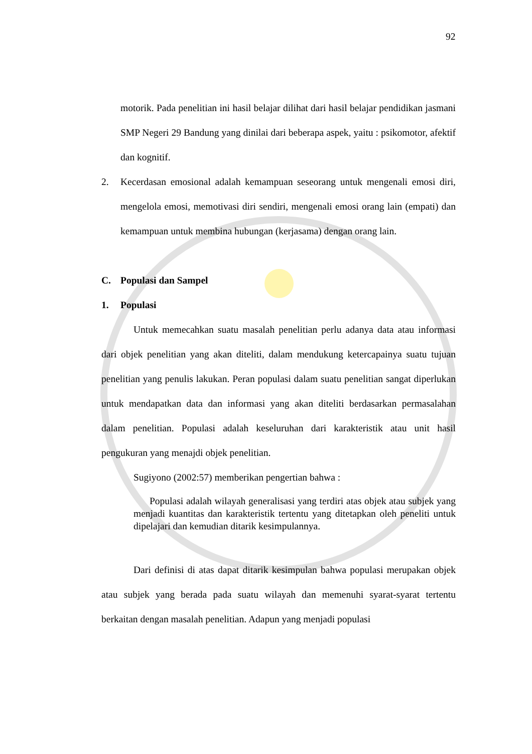92
motorik. Pada penelitian ini hasil belajar dilihat dari hasil belajar pendidikan jasmani SMP Negeri 29 Bandung yang dinilai dari beberapa aspek, yaitu : psikomotor, afektif dan kognitif.
2. Kecerdasan emosional adalah kemampuan seseorang untuk mengenali emosi diri, mengelola emosi, memotivasi diri sendiri, mengenali emosi orang lain (empati) dan kemampuan untuk membina hubungan (kerjasama) dengan orang lain.
C. Populasi dan Sampel
1. Populasi
Untuk memecahkan suatu masalah penelitian perlu adanya data atau informasi dari objek penelitian yang akan diteliti, dalam mendukung ketercapainya suatu tujuan penelitian yang penulis lakukan. Peran populasi dalam suatu penelitian sangat diperlukan untuk mendapatkan data dan informasi yang akan diteliti berdasarkan permasalahan dalam penelitian. Populasi adalah keseluruhan dari karakteristik atau unit hasil pengukuran yang menajdi objek penelitian.
Sugiyono (2002:57) memberikan pengertian bahwa :
Populasi adalah wilayah generalisasi yang terdiri atas objek atau subjek yang menjadi kuantitas dan karakteristik tertentu yang ditetapkan oleh peneliti untuk dipelajari dan kemudian ditarik kesimpulannya.
Dari definisi di atas dapat ditarik kesimpulan bahwa populasi merupakan objek atau subjek yang berada pada suatu wilayah dan memenuhi syarat-syarat tertentu berkaitan dengan masalah penelitian. Adapun yang menjadi populasi